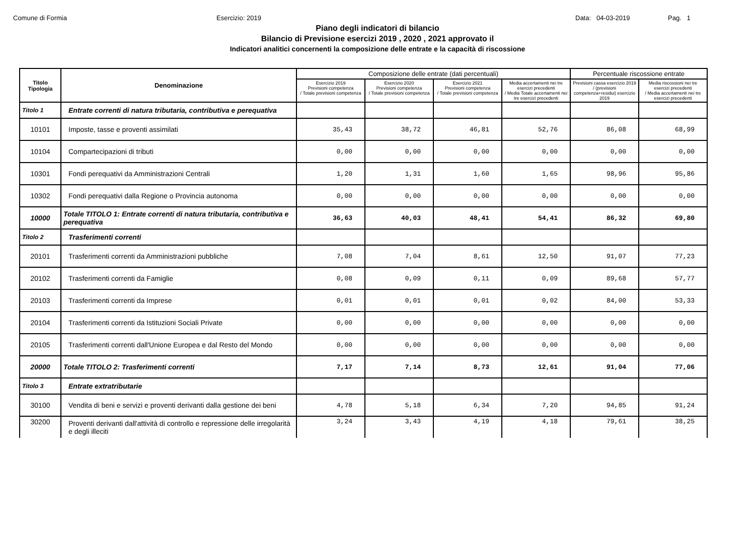Comune di Formia Esercizio: 2019 Data: 04-03-2019 Pag. 1
Piano degli indicatori di bilancio
Bilancio di Previsione esercizi 2019 , 2020 , 2021 approvato il
Indicatori analitici concernenti la composizione delle entrate e la capacità di riscossione
| Titolo Tipologia | Denominazione | Composizione delle entrate (dati percentuali) | | | | Percentuale riscossione entrate | |
| --- | --- | --- | --- | --- | --- | --- | --- |
| | | Esercizio 2019 Previsioni competenza / Totale previsioni competenza | Esercizio 2020 Previsioni competenza / Totale previsioni competenza | Esercizio 2021 Previsioni competenza / Totale previsioni competenza | Media accertamenti nei tre esercizi precedenti / Media Totale accertamenti nei tre esercizi precedenti | Previsioni cassa esercizio 2019 / (previsioni competenza+residui) esercizio 2019 | Media riscossioni nei tre esercizi precedenti / Media accertamenti nei tre esercizi precedenti |
| Titolo 1 | Entrate correnti di natura tributaria, contributiva e perequativa | | | | | | |
| 10101 | Imposte, tasse e proventi assimilati | 35,43 | 38,72 | 46,81 | 52,76 | 86,08 | 68,99 |
| 10104 | Compartecipazioni di tributi | 0,00 | 0,00 | 0,00 | 0,00 | 0,00 | 0,00 |
| 10301 | Fondi perequativi da Amministrazioni Centrali | 1,20 | 1,31 | 1,60 | 1,65 | 98,96 | 95,86 |
| 10302 | Fondi perequativi dalla Regione o Provincia autonoma | 0,00 | 0,00 | 0,00 | 0,00 | 0,00 | 0,00 |
| 10000 | Totale TITOLO 1: Entrate correnti di natura tributaria, contributiva e perequativa | 36,63 | 40,03 | 48,41 | 54,41 | 86,32 | 69,80 |
| Titolo 2 | Trasferimenti correnti | | | | | | |
| 20101 | Trasferimenti correnti da Amministrazioni pubbliche | 7,08 | 7,04 | 8,61 | 12,50 | 91,07 | 77,23 |
| 20102 | Trasferimenti correnti da Famiglie | 0,08 | 0,09 | 0,11 | 0,09 | 89,68 | 57,77 |
| 20103 | Trasferimenti correnti da Imprese | 0,01 | 0,01 | 0,01 | 0,02 | 84,00 | 53,33 |
| 20104 | Trasferimenti correnti da Istituzioni Sociali Private | 0,00 | 0,00 | 0,00 | 0,00 | 0,00 | 0,00 |
| 20105 | Trasferimenti correnti dall'Unione Europea e dal Resto del Mondo | 0,00 | 0,00 | 0,00 | 0,00 | 0,00 | 0,00 |
| 20000 | Totale TITOLO 2: Trasferimenti correnti | 7,17 | 7,14 | 8,73 | 12,61 | 91,04 | 77,06 |
| Titolo 3 | Entrate extratributarie | | | | | | |
| 30100 | Vendita di beni e servizi e proventi derivanti dalla gestione dei beni | 4,78 | 5,18 | 6,34 | 7,20 | 94,85 | 91,24 |
| 30200 | Proventi derivanti dall'attività di controllo e repressione delle irregolarità e degli illeciti | 3,24 | 3,43 | 4,19 | 4,18 | 79,61 | 38,25 |